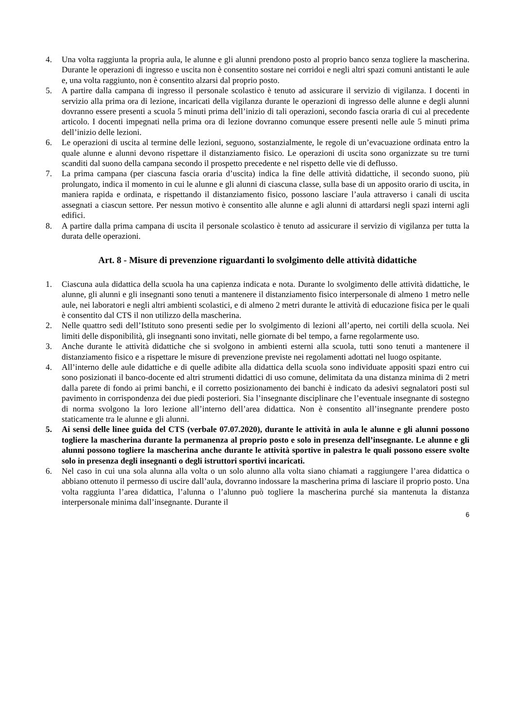4. Una volta raggiunta la propria aula, le alunne e gli alunni prendono posto al proprio banco senza togliere la mascherina. Durante le operazioni di ingresso e uscita non è consentito sostare nei corridoi e negli altri spazi comuni antistanti le aule e, una volta raggiunto, non è consentito alzarsi dal proprio posto.
5. A partire dalla campana di ingresso il personale scolastico è tenuto ad assicurare il servizio di vigilanza. I docenti in servizio alla prima ora di lezione, incaricati della vigilanza durante le operazioni di ingresso delle alunne e degli alunni dovranno essere presenti a scuola 5 minuti prima dell’inizio di tali operazioni, secondo fascia oraria di cui al precedente articolo. I docenti impegnati nella prima ora di lezione dovranno comunque essere presenti nelle aule 5 minuti prima dell’inizio delle lezioni.
6. Le operazioni di uscita al termine delle lezioni, seguono, sostanzialmente, le regole di un’evacuazione ordinata entro la quale alunne e alunni devono rispettare il distanziamento fisico. Le operazioni di uscita sono organizzate su tre turni scanditi dal suono della campana secondo il prospetto precedente e nel rispetto delle vie di deflusso.
7. La prima campana (per ciascuna fascia oraria d’uscita) indica la fine delle attività didattiche, il secondo suono, più prolungato, indica il momento in cui le alunne e gli alunni di ciascuna classe, sulla base di un apposito orario di uscita, in maniera rapida e ordinata, e rispettando il distanziamento fisico, possono lasciare l’aula attraverso i canali di uscita assegnati a ciascun settore. Per nessun motivo è consentito alle alunne e agli alunni di attardarsi negli spazi interni agli edifici.
8. A partire dalla prima campana di uscita il personale scolastico è tenuto ad assicurare il servizio di vigilanza per tutta la durata delle operazioni.
Art. 8 - Misure di prevenzione riguardanti lo svolgimento delle attività didattiche
1. Ciascuna aula didattica della scuola ha una capienza indicata e nota. Durante lo svolgimento delle attività didattiche, le alunne, gli alunni e gli insegnanti sono tenuti a mantenere il distanziamento fisico interpersonale di almeno 1 metro nelle aule, nei laboratori e negli altri ambienti scolastici, e di almeno 2 metri durante le attività di educazione fisica per le quali è consentito dal CTS il non utilizzo della mascherina.
2. Nelle quattro sedi dell’Istituto sono presenti sedie per lo svolgimento di lezioni all’aperto, nei cortili della scuola. Nei limiti delle disponibilità, gli insegnanti sono invitati, nelle giornate di bel tempo, a farne regolarmente uso.
3. Anche durante le attività didattiche che si svolgono in ambienti esterni alla scuola, tutti sono tenuti a mantenere il distanziamento fisico e a rispettare le misure di prevenzione previste nei regolamenti adottati nel luogo ospitante.
4. All’interno delle aule didattiche e di quelle adibite alla didattica della scuola sono individuate appositi spazi entro cui sono posizionati il banco-docente ed altri strumenti didattici di uso comune, delimitata da una distanza minima di 2 metri dalla parete di fondo ai primi banchi, e il corretto posizionamento dei banchi è indicato da adesivi segnalatori posti sul pavimento in corrispondenza dei due piedi posteriori. Sia l’insegnante disciplinare che l’eventuale insegnante di sostegno di norma svolgono la loro lezione all’interno dell’area didattica. Non è consentito all’insegnante prendere posto staticamente tra le alunne e gli alunni.
5. Ai sensi delle linee guida del CTS (verbale 07.07.2020), durante le attività in aula le alunne e gli alunni possono togliere la mascherina durante la permanenza al proprio posto e solo in presenza dell’insegnante. Le alunne e gli alunni possono togliere la mascherina anche durante le attività sportive in palestra le quali possono essere svolte solo in presenza degli insegnanti o degli istruttori sportivi incaricati.
6. Nel caso in cui una sola alunna alla volta o un solo alunno alla volta siano chiamati a raggiungere l’area didattica o abbiano ottenuto il permesso di uscire dall’aula, dovranno indossare la mascherina prima di lasciare il proprio posto. Una volta raggiunta l’area didattica, l’alunna o l’alunno può togliere la mascherina purché sia mantenuta la distanza interpersonale minima dall’insegnante. Durante il
6